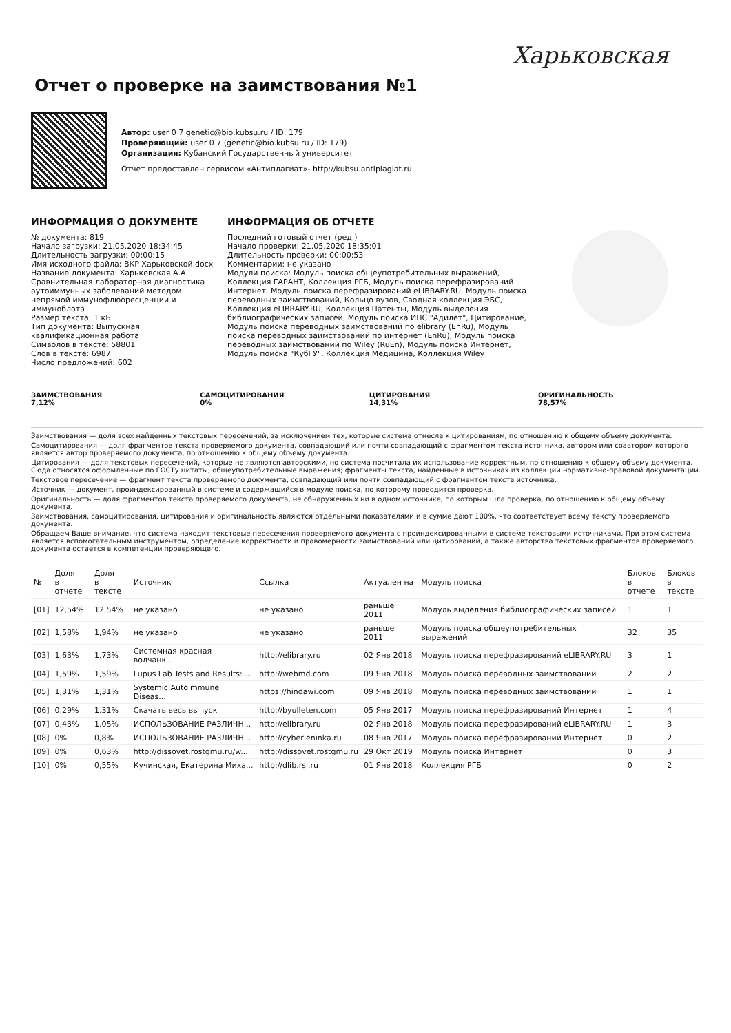Харьковская
Отчет о проверке на заимствования №1
Автор: user 0 7 genetic@bio.kubsu.ru / ID: 179
Проверяющий: user 0 7 (genetic@bio.kubsu.ru / ID: 179)
Организация: Кубанский Государственный университет
Отчет предоставлен сервисом «Антиплагиат»- http://kubsu.antiplagiat.ru
ИНФОРМАЦИЯ О ДОКУМЕНТЕ
№ документа: 819
Начало загрузки: 21.05.2020 18:34:45
Длительность загрузки: 00:00:15
Имя исходного файла: ВКР Харьковской.docx
Название документа: Харьковская А.А. Сравнительная лабораторная диагностика аутоиммунных заболеваний методом непрямой иммунофлюоресценции и иммуноблота
Размер текста: 1 кБ
Тип документа: Выпускная квалификационная работа
Символов в тексте: 58801
Слов в тексте: 6987
Число предложений: 602
ИНФОРМАЦИЯ ОБ ОТЧЕТЕ
Последний готовый отчет (ред.)
Начало проверки: 21.05.2020 18:35:01
Длительность проверки: 00:00:53
Комментарии: не указано
Модули поиска: Модуль поиска общеупотребительных выражений, Коллекция ГАРАНТ, Коллекция РГБ, Модуль поиска перефразирований Интернет, Модуль поиска перефразирований eLIBRARY.RU, Модуль поиска переводных заимствований, Кольцо вузов, Сводная коллекция ЭБС, Коллекция eLIBRARY.RU, Коллекция Патенты, Модуль выделения библиографических записей, Модуль поиска ИПС "Адилет", Цитирование, Модуль поиска переводных заимствований по elibrary (EnRu), Модуль поиска переводных заимствований по интернет (EnRu), Модуль поиска переводных заимствований по Wiley (RuEn), Модуль поиска Интернет, Модуль поиска "КубГУ", Коллекция Медицина, Коллекция Wiley
ЗАИМСТВОВАНИЯ
7,12%
САМОЦИТИРОВАНИЯ
0%
ЦИТИРОВАНИЯ
14,31%
ОРИГИНАЛЬНОСТЬ
78,57%
Заимствования — доля всех найденных текстовых пересечений, за исключением тех, которые система отнесла к цитированиям, по отношению к общему объему документа.
Самоцитирования — доля фрагментов текста проверяемого документа, совпадающий или почти совпадающий с фрагментом текста источника, автором или соавтором которого является автор проверяемого документа, по отношению к общему объему документа.
Цитирования — доля текстовых пересечений, которые не являются авторскими, но система посчитала их использование корректным, по отношению к общему объему документа. Сюда относятся оформленные по ГОСТу цитаты; общеупотребительные выражения; фрагменты текста, найденные в источниках из коллекций нормативно-правовой документации.
Текстовое пересечение — фрагмент текста проверяемого документа, совпадающий или почти совпадающий с фрагментом текста источника.
Источник — документ, проиндексированный в системе и содержащийся в модуле поиска, по которому проводится проверка.
Оригинальность — доля фрагментов текста проверяемого документа, не обнаруженных ни в одном источнике, по которым шла проверка, по отношению к общему объему документа.
Заимствования, самоцитирования, цитирования и оригинальность являются отдельными показателями и в сумме дают 100%, что соответствует всему тексту проверяемого документа.
Обращаем Ваше внимание, что система находит текстовые пересечения проверяемого документа с проиндексированными в системе текстовыми источниками. При этом система является вспомогательным инструментом, определение корректности и правомерности заимствований или цитирований, а также авторства текстовых фрагментов проверяемого документа остается в компетенции проверяющего.
| № | Доля в отчете | Доля в тексте | Источник | Ссылка | Актуален на | Модуль поиска | Блоков в отчете | Блоков в тексте |
| --- | --- | --- | --- | --- | --- | --- | --- | --- |
| [01] | 12,54% | 12,54% | не указано | не указано | раньше 2011 | Модуль выделения библиографических записей | 1 | 1 |
| [02] | 1,58% | 1,94% | не указано | не указано | раньше 2011 | Модуль поиска общеупотребительных выражений | 32 | 35 |
| [03] | 1,63% | 1,73% | Системная красная волчанк... | http://elibrary.ru | 02 Янв 2018 | Модуль поиска перефразирований eLIBRARY.RU | 3 | 1 |
| [04] | 1,59% | 1,59% | Lupus Lab Tests and Results: ... | http://webmd.com | 09 Янв 2018 | Модуль поиска переводных заимствований | 2 | 2 |
| [05] | 1,31% | 1,31% | Systemic Autoimmune Diseas... | https://hindawi.com | 09 Янв 2018 | Модуль поиска переводных заимствований | 1 | 1 |
| [06] | 0,29% | 1,31% | Скачать весь выпуск | http://byulleten.com | 05 Янв 2017 | Модуль поиска перефразирований Интернет | 1 | 4 |
| [07] | 0,43% | 1,05% | ИСПОЛЬЗОВАНИЕ РАЗЛИЧН... | http://elibrary.ru | 02 Янв 2018 | Модуль поиска перефразирований eLIBRARY.RU | 1 | 3 |
| [08] | 0% | 0,8% | ИСПОЛЬЗОВАНИЕ РАЗЛИЧН... | http://cyberleninka.ru | 08 Янв 2017 | Модуль поиска перефразирований Интернет | 0 | 2 |
| [09] | 0% | 0,63% | http://dissovet.rostgmu.ru/w... | http://dissovet.rostgmu.ru | 29 Окт 2019 | Модуль поиска Интернет | 0 | 3 |
| [10] | 0% | 0,55% | Кучинская, Екатерина Миха... | http://dlib.rsl.ru | 01 Янв 2018 | Коллекция РГБ | 0 | 2 |